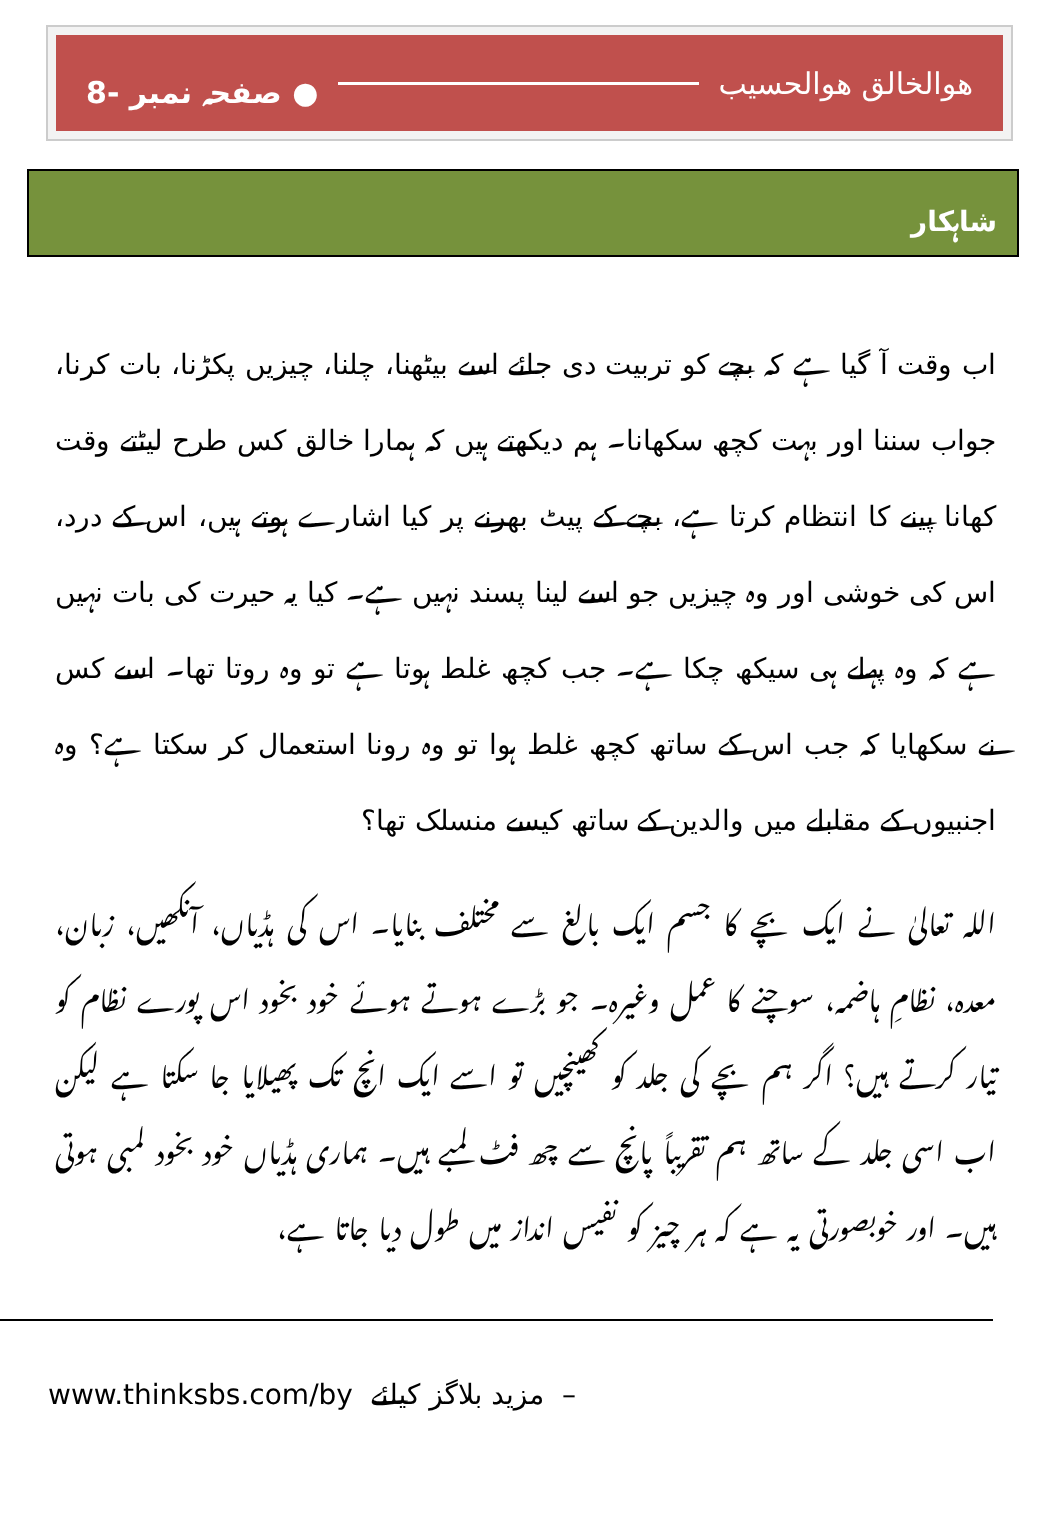هوالخالق هوالحسیب ● صفحہ نمبر -8
شاہکار
اب وقت آ گیا ہے کہ بچے کو تربیت دی جائے اسے بیٹھنا، چلنا، چیزیں پکڑنا، بات کرنا، جواب سننا اور بہت کچھ سکھانا۔ ہم دیکھتے ہیں کہ ہمارا خالق کس طرح لیٹتے وقت کھانا پینے کا انتظام کرتا ہے، بچے کے پیٹ بھرنے پر کیا اشارے ہوتے ہیں، اس کے درد، اس کی خوشی اور وہ چیزیں جو اسے لینا پسند نہیں ہے۔ کیا یہ حیرت کی بات نہیں ہے کہ وہ پہلے ہی سیکھ چکا ہے۔ جب کچھ غلط ہوتا ہے تو وہ روتا تھا۔ اسے کس نے سکھایا کہ جب اس کے ساتھ کچھ غلط ہوا تو وہ رونا استعمال کر سکتا ہے؟ وہ اجنبیوں کے مقابلے میں والدین کے ساتھ کیسے منسلک تھا؟
اللہ تعالیٰ نے ایک بچے کا جسم ایک بالغ سے مختلف بنایا۔ اس کی ہڈیاں، آنکھیں، زبان، معدہ، نظامِ ہاضمہ، سوچنے کا عمل وغیرہ۔ جو بڑے ہوتے ہوئے خود بخود اس پورے نظام کو تیار کرتے ہیں؟ اگر ہم بچے کی جلد کو کھینچیں تو اسے ایک انچ تک پھیلایا جا سکتا ہے لیکن اب اسی جلد کے ساتھ ہم تقریباً پانچ سے چھ فٹ لمبے ہیں۔ ہماری ہڈیاں خود بخود لمبی ہوتی ہیں۔ اور خوبصورتی یہ ہے کہ ہر چیز کو نفیس انداز میں طول دیا جاتا ہے،
www.thinksbs.com/by مزید بلاگز کیلئے –